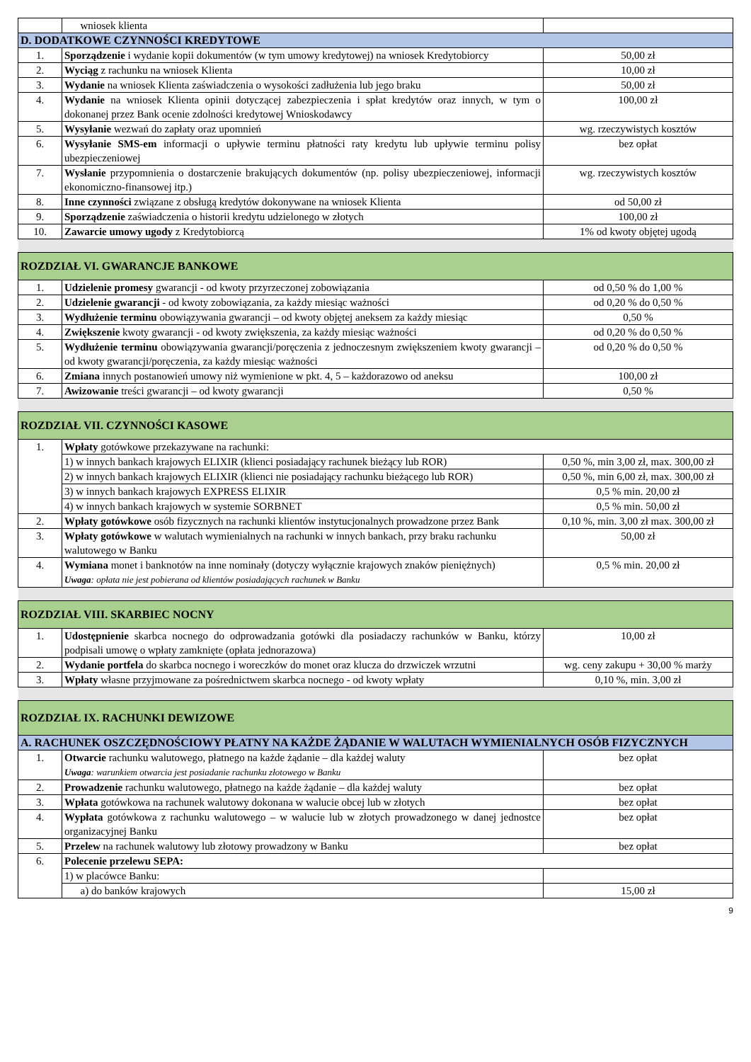| | wniosek klienta | |
| D. DODATKOWE CZYNNOŚCI KREDYTOWE | | |
| 1. | Sporządzenie i wydanie kopii dokumentów (w tym umowy kredytowej) na wniosek Kredytobiorcy | 50,00 zł |
| 2. | Wyciąg z rachunku na wniosek Klienta | 10,00 zł |
| 3. | Wydanie na wniosek Klienta zaświadczenia o wysokości zadłużenia lub jego braku | 50,00 zł |
| 4. | Wydanie na wniosek Klienta opinii dotyczącej zabezpieczenia i spłat kredytów oraz innych, w tym o dokonanej przez Bank ocenie zdolności kredytowej Wnioskodawcy | 100,00 zł |
| 5. | Wysyłanie wezwań do zapłaty oraz upomnień | wg. rzeczywistych kosztów |
| 6. | Wysyłanie SMS-em informacji o upływie terminu płatności raty kredytu lub upływie terminu polisy ubezpieczeniowej | bez opłat |
| 7. | Wysłanie przypomnienia o dostarczenie brakujących dokumentów (np. polisy ubezpieczeniowej, informacji ekonomiczno-finansowej itp.) | wg. rzeczywistych kosztów |
| 8. | Inne czynności związane z obsługą kredytów dokonywane na wniosek Klienta | od 50,00 zł |
| 9. | Sporządzenie zaświadczenia o historii kredytu udzielonego w złotych | 100,00 zł |
| 10. | Zawarcie umowy ugody z Kredytobiorcą | 1% od kwoty objętej ugodą |
| ROZDZIAŁ VI. GWARANCJE BANKOWE | | |
| 1. | Udzielenie promesy gwarancji - od kwoty przyrzeczonej zobowiązania | od 0,50 % do 1,00 % |
| 2. | Udzielenie gwarancji - od kwoty zobowiązania, za każdy miesiąc ważności | od 0,20 % do 0,50 % |
| 3. | Wydłużenie terminu obowiązywania gwarancji – od kwoty objętej aneksem za każdy miesiąc | 0,50 % |
| 4. | Zwiększenie kwoty gwarancji - od kwoty zwiększenia, za każdy miesiąc ważności | od 0,20 % do 0,50 % |
| 5. | Wydłużenie terminu obowiązywania gwarancji/poręczenia z jednoczesnym zwiększeniem kwoty gwarancji – od kwoty gwarancji/poręczenia, za każdy miesiąc ważności | od 0,20 % do 0,50 % |
| 6. | Zmiana innych postanowień umowy niż wymienione w pkt. 4, 5 – każdorazowo od aneksu | 100,00 zł |
| 7. | Awizowanie treści gwarancji – od kwoty gwarancji | 0,50 % |
| ROZDZIAŁ VII. CZYNNOŚCI KASOWE | | |
| 1. | Wpłaty gotówkowe przekazywane na rachunki: | |
| | 1) w innych bankach krajowych ELIXIR (klienci posiadający rachunek bieżący lub ROR) | 0,50 %, min 3,00 zł, max. 300,00 zł |
| | 2) w innych bankach krajowych ELIXIR (klienci nie posiadający rachunku bieżącego lub ROR) | 0,50 %, min 6,00 zł, max. 300,00 zł |
| | 3) w innych bankach krajowych EXPRESS ELIXIR | 0,5 % min. 20,00 zł |
| | 4) w innych bankach krajowych w systemie SORBNET | 0,5 % min. 50,00 zł |
| 2. | Wpłaty gotówkowe osób fizycznych na rachunki klientów instytucjonalnych prowadzone przez Bank | 0,10 %, min. 3,00 zł max. 300,00 zł |
| 3. | Wpłaty gotówkowe w walutach wymienialnych na rachunki w innych bankach, przy braku rachunku walutowego w Banku | 50,00 zł |
| 4. | Wymiana monet i banknotów na inne nominały (dotyczy wyłącznie krajowych znaków pieniężnych) Uwaga : opłata nie jest pobierana od klientów posiadających rachunek w Banku | 0,5 % min. 20,00 zł |
| ROZDZIAŁ VIII. SKARBIEC NOCNY | | |
| 1. | Udostępnienie skarbca nocnego do odprowadzania gotówki dla posiadaczy rachunków w Banku, którzy podpisali umowę o wpłaty zamknięte (opłata jednorazowa) | 10,00 zł |
| 2. | Wydanie portfela do skarbca nocnego i woreczków do monet oraz klucza do drzwiczek wrzutni | wg. ceny zakupu + 30,00 % marży |
| 3. | Wpłaty własne przyjmowane za pośrednictwem skarbca nocnego - od kwoty wpłaty | 0,10 %, min. 3,00 zł |
| ROZDZIAŁ IX. RACHUNKI DEWIZOWE | | |
| A. RACHUNEK OSZCZĘDNOŚCIOWY PŁATNY NA KAŻDE ŻĄDANIE W WALUTACH WYMIENIALNYCH OSÓB FIZYCZNYCH | | |
| 1. | Otwarcie rachunku walutowego, płatnego na każde żądanie – dla każdej waluty Uwaga : warunkiem otwarcia jest posiadanie rachunku złotowego w Banku | bez opłat |
| 2. | Prowadzenie rachunku walutowego, płatnego na każde żądanie – dla każdej waluty | bez opłat |
| 3. | Wpłata gotówkowa na rachunek walutowy dokonana w walucie obcej lub w złotych | bez opłat |
| 4. | Wypłata gotówkowa z rachunku walutowego – w walucie lub w złotych prowadzonego w danej jednostce organizacyjnej Banku | bez opłat |
| 5. | Przelew na rachunek walutowy lub złotowy prowadzony w Banku | bez opłat |
| 6. | Polecenie przelewu SEPA: | |
| | 1) w placówce Banku: | |
| | a) do banków krajowych | 15,00 zł |
9